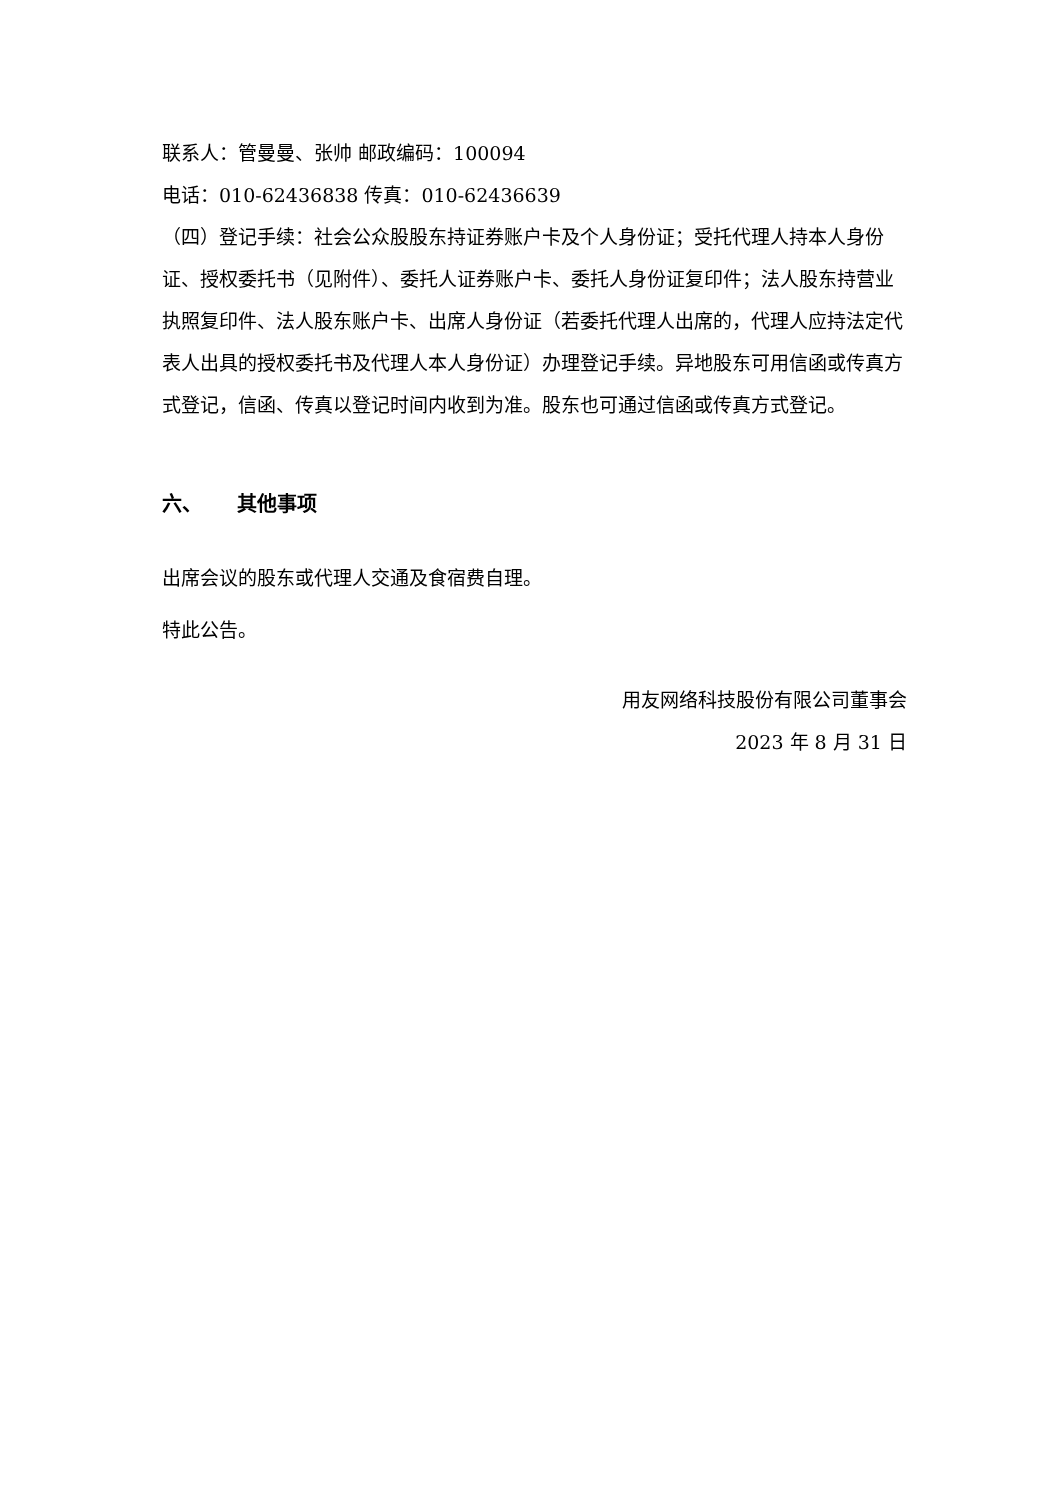联系人：管曼曼、张帅 邮政编码：100094
电话：010-62436838 传真：010-62436639
（四）登记手续：社会公众股股东持证券账户卡及个人身份证；受托代理人持本人身份证、授权委托书（见附件）、委托人证券账户卡、委托人身份证复印件；法人股东持营业执照复印件、法人股东账户卡、出席人身份证（若委托代理人出席的，代理人应持法定代表人出具的授权委托书及代理人本人身份证）办理登记手续。异地股东可用信函或传真方式登记，信函、传真以登记时间内收到为准。股东也可通过信函或传真方式登记。
六、 其他事项
出席会议的股东或代理人交通及食宿费自理。
特此公告。
用友网络科技股份有限公司董事会
2023 年 8 月 31 日